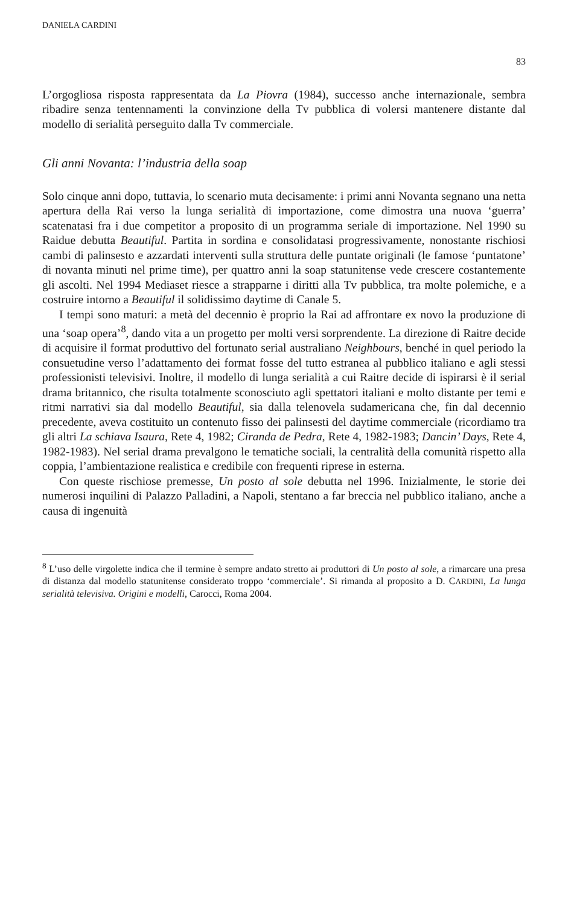DANIELA CARDINI 83
L’orgogliosa risposta rappresentata da La Piovra (1984), successo anche internazionale, sembra ribadire senza tentennamenti la convinzione della Tv pubblica di volersi mantenere distante dal modello di serialità perseguito dalla Tv commerciale.
Gli anni Novanta: l’industria della soap
Solo cinque anni dopo, tuttavia, lo scenario muta decisamente: i primi anni Novanta segnano una netta apertura della Rai verso la lunga serialità di importazione, come dimostra una nuova ‘guerra’ scatenatasi fra i due competitor a proposito di un programma seriale di importazione. Nel 1990 su Raidue debutta Beautiful. Partita in sordina e consolidatasi progressivamente, nonostante rischiosi cambi di palinsesto e azzardati interventi sulla struttura delle puntate originali (le famose ‘puntatone’ di novanta minuti nel prime time), per quattro anni la soap statunitense vede crescere costantemente gli ascolti. Nel 1994 Mediaset riesce a strapparne i diritti alla Tv pubblica, tra molte polemiche, e a costruire intorno a Beautiful il solidissimo daytime di Canale 5.
I tempi sono maturi: a metà del decennio è proprio la Rai ad affrontare ex novo la produzione di una ‘soap opera’<sup>8</sup>, dando vita a un progetto per molti versi sorprendente. La direzione di Raitre decide di acquisire il format produttivo del fortunato serial australiano Neighbours, benché in quel periodo la consuetudine verso l’adattamento dei format fosse del tutto estranea al pubblico italiano e agli stessi professionisti televisivi. Inoltre, il modello di lunga serialità a cui Raitre decide di ispirarsi è il serial drama britannico, che risulta totalmente sconosciuto agli spettatori italiani e molto distante per temi e ritmi narrativi sia dal modello Beautiful, sia dalla telenovela sudamericana che, fin dal decennio precedente, aveva costituito un contenuto fisso dei palinsesti del daytime commerciale (ricordiamo tra gli altri La schiava Isaura, Rete 4, 1982; Ciranda de Pedra, Rete 4, 1982-1983; Dancin’ Days, Rete 4, 1982-1983). Nel serial drama prevalgono le tematiche sociali, la centralità della comunità rispetto alla coppia, l’ambientazione realistica e credibile con frequenti riprese in esterna.
Con queste rischiose premesse, Un posto al sole debutta nel 1996. Inizialmente, le storie dei numerosi inquilini di Palazzo Palladini, a Napoli, stentano a far breccia nel pubblico italiano, anche a causa di ingenuità
<sup>8</sup> L’uso delle virgolette indica che il termine è sempre andato stretto ai produttori di Un posto al sole, a rimarcare una presa di distanza dal modello statunitense considerato troppo ‘commerciale’. Si rimanda al proposito a D. CARDINI, La lunga serialità televisiva. Origini e modelli, Carocci, Roma 2004.